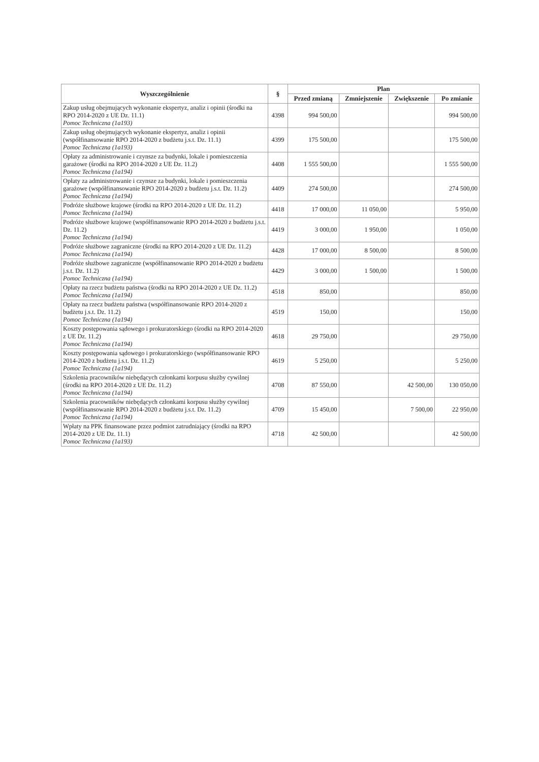| Wyszczególnienie | § | Plan | | | |
| --- | --- | --- | --- | --- | --- |
| | | Przed zmianą | Zmniejszenie | Zwiększenie | Po zmianie |
| Zakup usług obejmujących wykonanie ekspertyz, analiz i opinii (środki na RPO 2014-2020 z UE Dz. 11.1) Pomoc Techniczna (1a193) | 4398 | 994 500,00 | | | 994 500,00 |
| Zakup usług obejmujących wykonanie ekspertyz, analiz i opinii (współfinansowanie RPO 2014-2020 z budżetu j.s.t. Dz. 11.1) Pomoc Techniczna (1a193) | 4399 | 175 500,00 | | | 175 500,00 |
| Opłaty za administrowanie i czynsze za budynki, lokale i pomieszczenia garażowe (środki na RPO 2014-2020 z UE Dz. 11.2) Pomoc Techniczna (1a194) | 4408 | 1 555 500,00 | | | 1 555 500,00 |
| Opłaty za administrowanie i czynsze za budynki, lokale i pomieszczenia garażowe (współfinansowanie RPO 2014-2020 z budżetu j.s.t. Dz. 11.2) Pomoc Techniczna (1a194) | 4409 | 274 500,00 | | | 274 500,00 |
| Podróże służbowe krajowe (środki na RPO 2014-2020 z UE Dz. 11.2) Pomoc Techniczna (1a194) | 4418 | 17 000,00 | 11 050,00 | | 5 950,00 |
| Podróże służbowe krajowe (współfinansowanie RPO 2014-2020 z budżetu j.s.t. Dz. 11.2) Pomoc Techniczna (1a194) | 4419 | 3 000,00 | 1 950,00 | | 1 050,00 |
| Podróże służbowe zagraniczne (środki na RPO 2014-2020 z UE Dz. 11.2) Pomoc Techniczna (1a194) | 4428 | 17 000,00 | 8 500,00 | | 8 500,00 |
| Podróże służbowe zagraniczne (współfinansowanie RPO 2014-2020 z budżetu j.s.t. Dz. 11.2) Pomoc Techniczna (1a194) | 4429 | 3 000,00 | 1 500,00 | | 1 500,00 |
| Opłaty na rzecz budżetu państwa (środki na RPO 2014-2020 z UE Dz. 11.2) Pomoc Techniczna (1a194) | 4518 | 850,00 | | | 850,00 |
| Opłaty na rzecz budżetu państwa (współfinansowanie RPO 2014-2020 z budżetu j.s.t. Dz. 11.2) Pomoc Techniczna (1a194) | 4519 | 150,00 | | | 150,00 |
| Koszty postępowania sądowego i prokuratorskiego (środki na RPO 2014-2020 z UE Dz. 11.2) Pomoc Techniczna (1a194) | 4618 | 29 750,00 | | | 29 750,00 |
| Koszty postępowania sądowego i prokuratorskiego (współfinansowanie RPO 2014-2020 z budżetu j.s.t. Dz. 11.2) Pomoc Techniczna (1a194) | 4619 | 5 250,00 | | | 5 250,00 |
| Szkolenia pracowników niebędących członkami korpusu służby cywilnej (środki na RPO 2014-2020 z UE Dz. 11.2) Pomoc Techniczna (1a194) | 4708 | 87 550,00 | | 42 500,00 | 130 050,00 |
| Szkolenia pracowników niebędących członkami korpusu służby cywilnej (współfinansowanie RPO 2014-2020 z budżetu j.s.t. Dz. 11.2) Pomoc Techniczna (1a194) | 4709 | 15 450,00 | | 7 500,00 | 22 950,00 |
| Wpłaty na PPK finansowane przez podmiot zatrudniający (środki na RPO 2014-2020 z UE Dz. 11.1) Pomoc Techniczna (1a193) | 4718 | 42 500,00 | | | 42 500,00 |